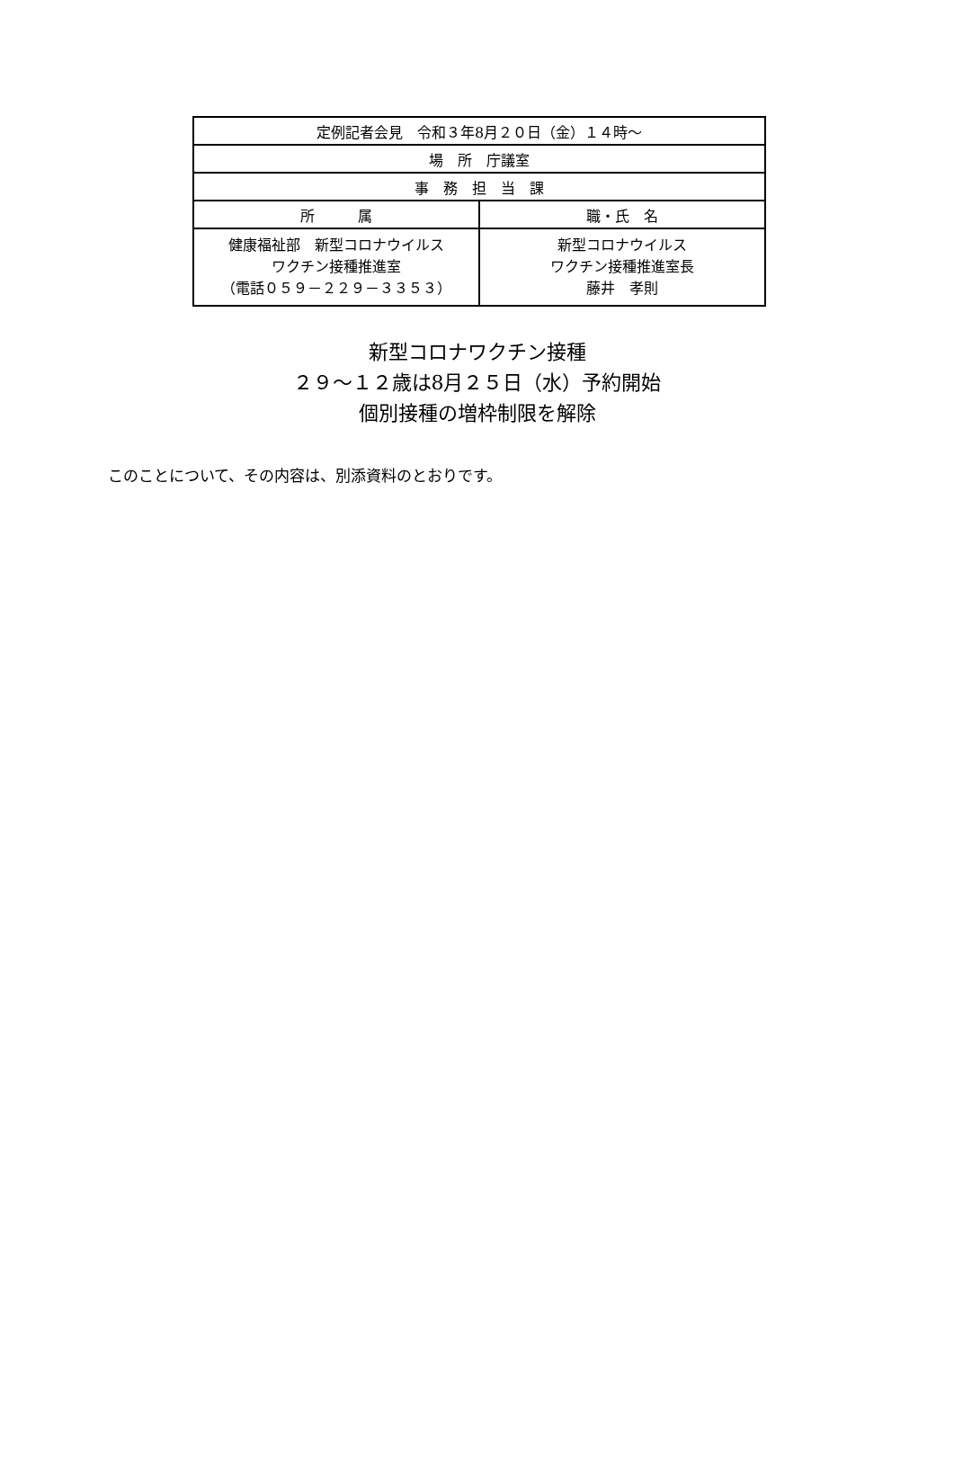| 定例記者会見 令和３年8月２０日（金）１４時～ | |
| 場 所 庁議室 | |
| 事 務 担 当 課 | |
| 所 属 | 職・氏 名 |
| 健康福祉部 新型コロナウイルス ワクチン接種推進室 （電話０５９－２２９－３３５３） | 新型コロナウイルス ワクチン接種推進室長 藤井 孝則 |
新型コロナワクチン接種
２９～１２歳は8月２５日（水）予約開始
個別接種の増枠制限を解除
このことについて、その内容は、別添資料のとおりです。